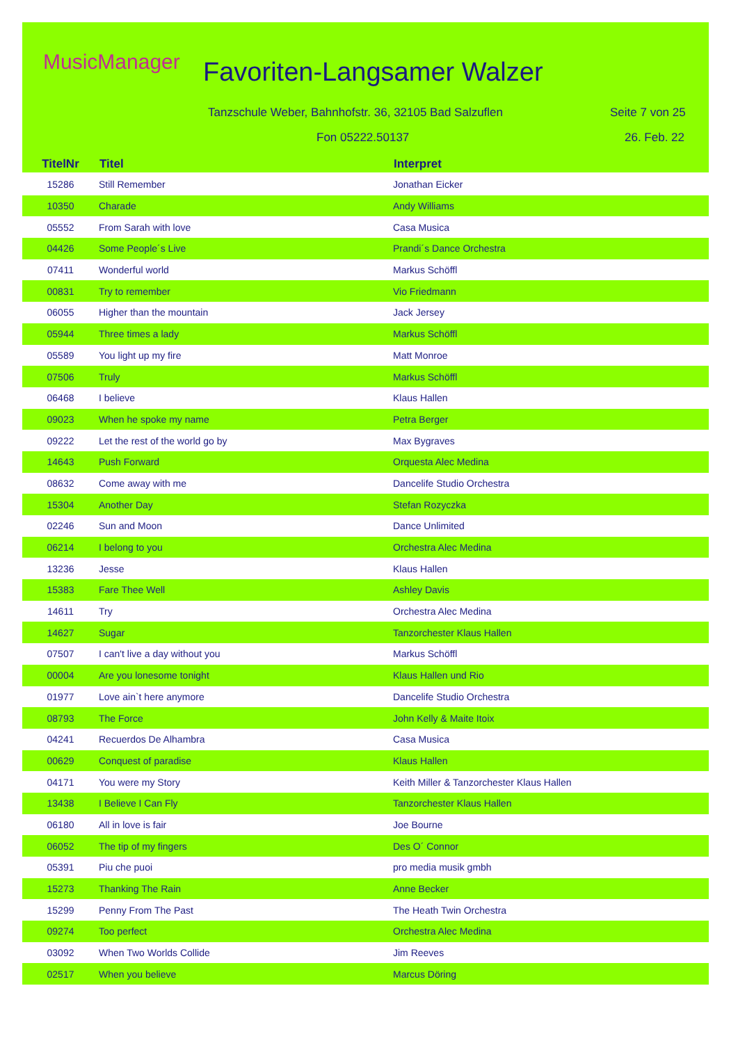MusicManager Favoriten-Langsamer Walzer
Tanzschule Weber, Bahnhofstr. 36, 32105 Bad Salzuflen
Seite 7 von 25
Fon 05222.50137 26. Feb. 22
| TitelNr | Titel | Interpret |
| --- | --- | --- |
| 15286 | Still Remember | Jonathan Eicker |
| 10350 | Charade | Andy Williams |
| 05552 | From Sarah with love | Casa Musica |
| 04426 | Some People´s Live | Prandi´s Dance Orchestra |
| 07411 | Wonderful world | Markus Schöffl |
| 00831 | Try to remember | Vio Friedmann |
| 06055 | Higher than the mountain | Jack Jersey |
| 05944 | Three times a lady | Markus Schöffl |
| 05589 | You light up my fire | Matt Monroe |
| 07506 | Truly | Markus Schöffl |
| 06468 | I believe | Klaus Hallen |
| 09023 | When he spoke my name | Petra Berger |
| 09222 | Let the rest of the world go by | Max Bygraves |
| 14643 | Push Forward | Orquesta Alec Medina |
| 08632 | Come away with me | Dancelife Studio Orchestra |
| 15304 | Another Day | Stefan Rozyczka |
| 02246 | Sun and Moon | Dance Unlimited |
| 06214 | I belong to you | Orchestra Alec Medina |
| 13236 | Jesse | Klaus Hallen |
| 15383 | Fare Thee Well | Ashley Davis |
| 14611 | Try | Orchestra Alec Medina |
| 14627 | Sugar | Tanzorchester Klaus Hallen |
| 07507 | I can't live a day without you | Markus Schöffl |
| 00004 | Are you lonesome tonight | Klaus Hallen und Rio |
| 01977 | Love ain`t here anymore | Dancelife Studio Orchestra |
| 08793 | The Force | John Kelly & Maite Itoix |
| 04241 | Recuerdos De Alhambra | Casa Musica |
| 00629 | Conquest of paradise | Klaus Hallen |
| 04171 | You were my Story | Keith Miller & Tanzorchester Klaus Hallen |
| 13438 | I Believe I Can Fly | Tanzorchester Klaus Hallen |
| 06180 | All in love is fair | Joe Bourne |
| 06052 | The tip of my fingers | Des O´ Connor |
| 05391 | Piu che puoi | pro media musik gmbh |
| 15273 | Thanking The Rain | Anne Becker |
| 15299 | Penny From The Past | The Heath Twin Orchestra |
| 09274 | Too perfect | Orchestra Alec Medina |
| 03092 | When Two Worlds Collide | Jim Reeves |
| 02517 | When you believe | Marcus Döring |